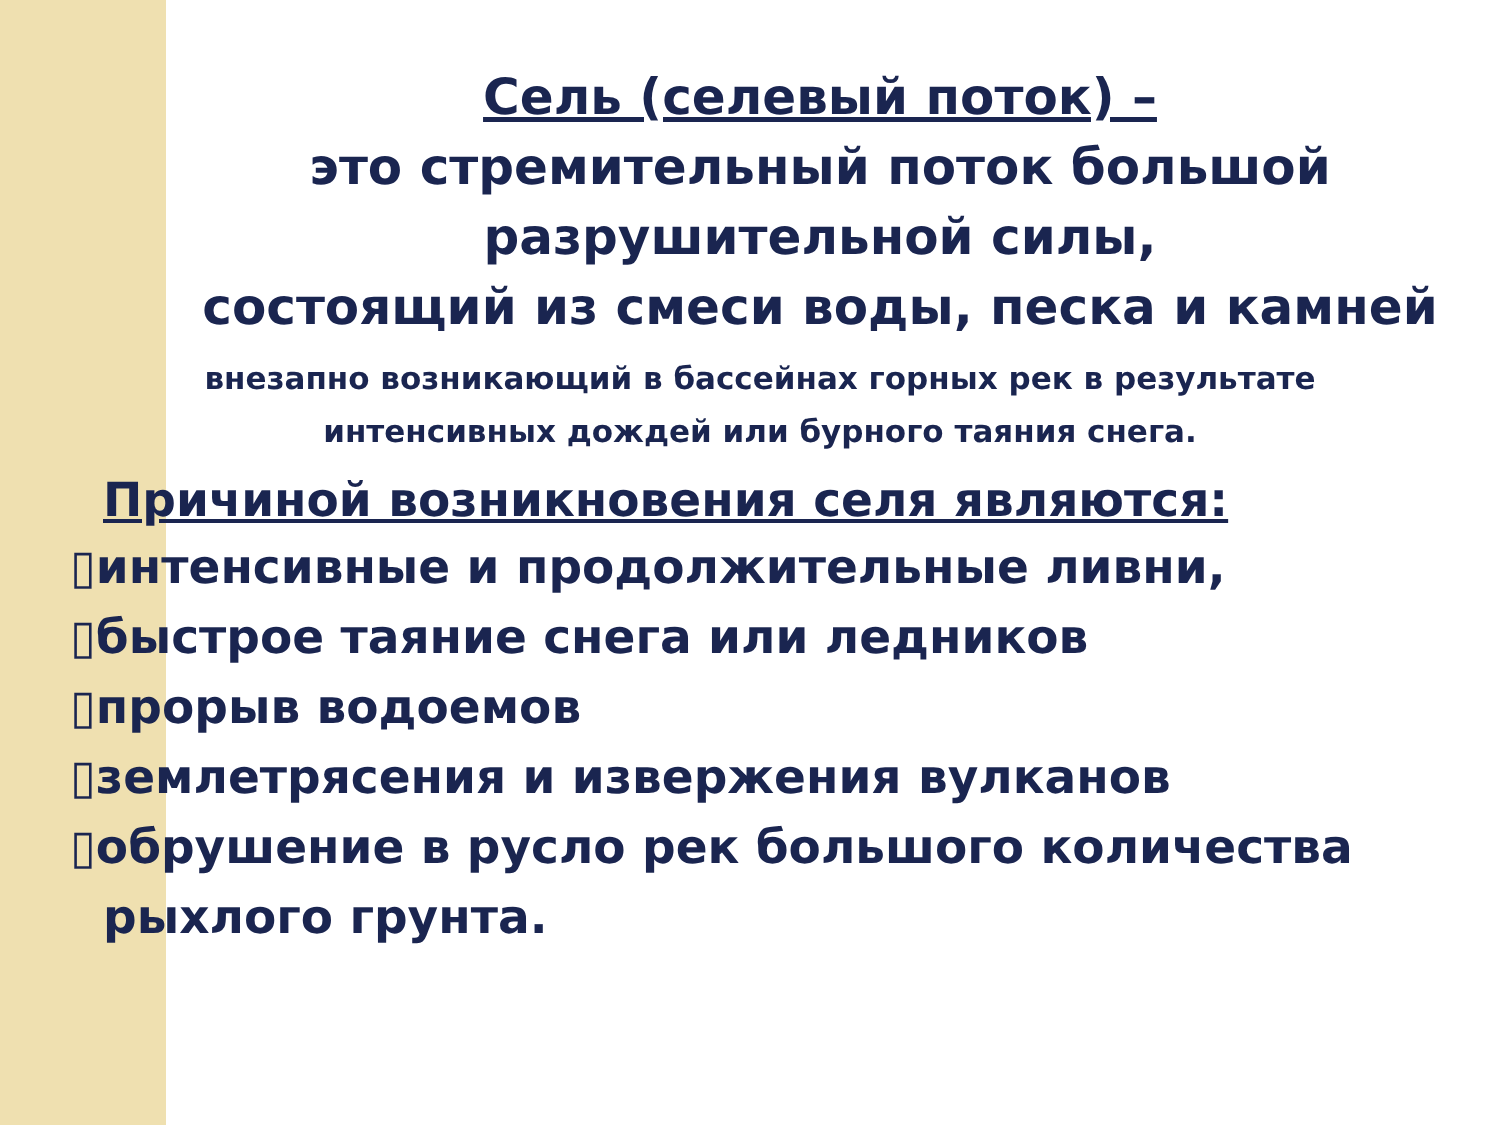Сель (селевый поток) –
это стремительный поток большой
разрушительной силы,
состоящий из смеси воды, песка и камней
внезапно возникающий в бассейнах горных рек в результате интенсивных дождей или бурного таяния снега.
Причиной возникновения селя являются:
▯интенсивные и продолжительные ливни,
▯быстрое таяние снега или ледников
▯прорыв водоемов
▯землетрясения и извержения вулканов
▯обрушение в русло рек большого количества рыхлого грунта.